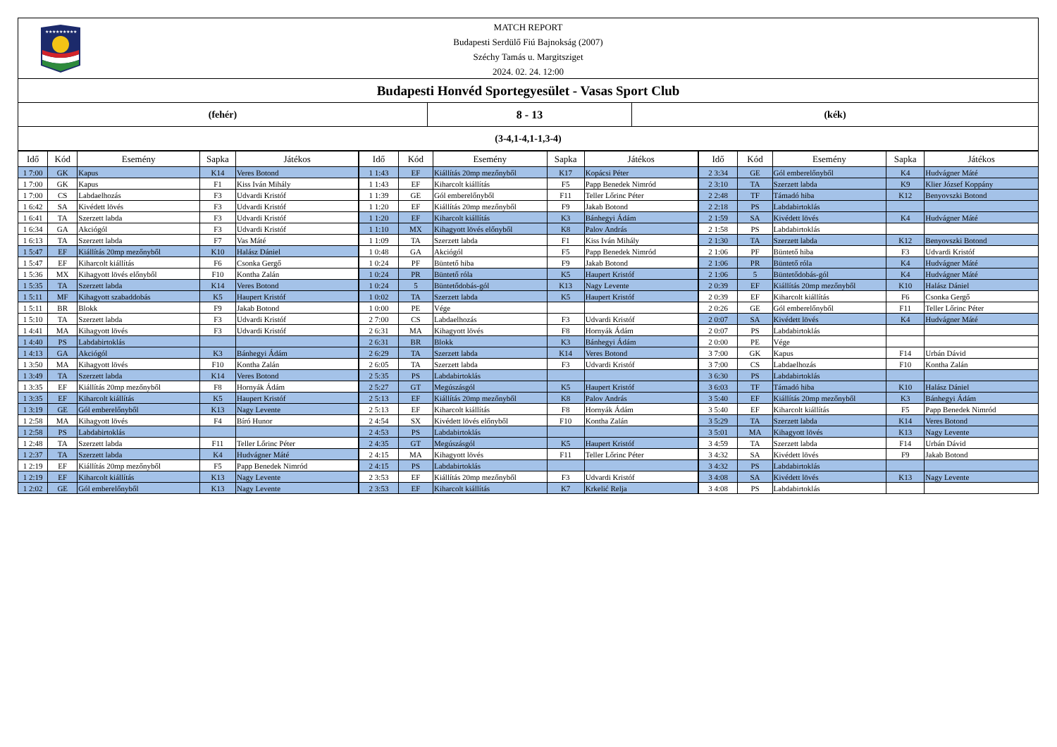★★★★★★★★★
MATCH REPORT
Budapesti Serdülő Fiú Bajnokság (2007)
Széchy Tamás u. Margitsziget
2024. 02. 24. 12:00
Budapesti Honvéd Sportegyesület - Vasas Sport Club
(fehér) 8 - 13 (kék)
(3-4,1-4,1-1,3-4)
| Idő | Kód | Esemény | Sapka | Játékos | Idő | Kód | Esemény | Sapka | Játékos | Idő | Kód | Esemény | Sapka | Játékos |
| --- | --- | --- | --- | --- | --- | --- | --- | --- | --- | --- | --- | --- | --- | --- |
| 1 7:00 | GK | Kapus | K14 | Veres Botond | 1 1:43 | EF | Kiállítás 20mp mezőnyből | K17 | Kopácsi Péter | 2 3:34 | GE | Gól emberelőnyből | K4 | Hudvágner Máté |
| 1 7:00 | GK | Kapus | F1 | Kiss Iván Mihály | 1 1:43 | EF | Kiharcolt kiállítás | F5 | Papp Benedek Nimród | 2 3:10 | TA | Szerzett labda | K9 | Klier József Koppány |
| 1 7:00 | CS | Labdaelhozás | F3 | Udvardi Kristóf | 1 1:39 | GE | Gól emberelőnyből | F11 | Teller Lőrinc Péter | 2 2:48 | TF | Támadó hiba | K12 | Benyovszki Botond |
| 1 6:42 | SA | Kivédett lövés | F3 | Udvardi Kristóf | 1 1:20 | EF | Kiállítás 20mp mezőnyből | F9 | Jakab Botond | 2 2:18 | PS | Labdabirtoklás | | |
| 1 6:41 | TA | Szerzett labda | F3 | Udvardi Kristóf | 1 1:20 | EF | Kiharcolt kiállítás | K3 | Bánhegyi Ádám | 2 1:59 | SA | Kivédett lövés | K4 | Hudvágner Máté |
| 1 6:34 | GA | Akciógól | F3 | Udvardi Kristóf | 1 1:10 | MX | Kihagyott lövés előnyből | K8 | Palov András | 2 1:58 | PS | Labdabirtoklás | | |
| 1 6:13 | TA | Szerzett labda | F7 | Vas Máté | 1 1:09 | TA | Szerzett labda | F1 | Kiss Iván Mihály | 2 1:30 | TA | Szerzett labda | K12 | Benyovszki Botond |
| 1 5:47 | EF | Kiállítás 20mp mezőnyből | K10 | Halász Dániel | 1 0:48 | GA | Akciógól | F5 | Papp Benedek Nimród | 2 1:06 | PF | Büntető hiba | F3 | Udvardi Kristóf |
| 1 5:47 | EF | Kiharcolt kiállítás | F6 | Csonka Gergő | 1 0:24 | PF | Büntető hiba | F9 | Jakab Botond | 2 1:06 | PR | Büntető róla | K4 | Hudvágner Máté |
| 1 5:36 | MX | Kihagyott lövés előnyből | F10 | Kontha Zalán | 1 0:24 | PR | Büntető róla | K5 | Haupert Kristóf | 2 1:06 | 5 | Büntetődobás-gól | K4 | Hudvágner Máté |
| 1 5:35 | TA | Szerzett labda | K14 | Veres Botond | 1 0:24 | 5 | Büntetődobás-gól | K13 | Nagy Levente | 2 0:39 | EF | Kiállítás 20mp mezőnyből | K10 | Halász Dániel |
| 1 5:11 | MF | Kihagyott szabaddobás | K5 | Haupert Kristóf | 1 0:02 | TA | Szerzett labda | K5 | Haupert Kristóf | 2 0:39 | EF | Kiharcolt kiállítás | F6 | Csonka Gergő |
| 1 5:11 | BR | Blokk | F9 | Jakab Botond | 1 0:00 | PE | Vége | | | 2 0:26 | GE | Gól emberelőnyből | F11 | Teller Lőrinc Péter |
| 1 5:10 | TA | Szerzett labda | F3 | Udvardi Kristóf | 2 7:00 | CS | Labdaelhozás | F3 | Udvardi Kristóf | 2 0:07 | SA | Kivédett lövés | K4 | Hudvágner Máté |
| 1 4:41 | MA | Kihagyott lövés | F3 | Udvardi Kristóf | 2 6:31 | MA | Kihagyott lövés | F8 | Hornyák Ádám | 2 0:07 | PS | Labdabirtoklás | | |
| 1 4:40 | PS | Labdabirtoklás | | | 2 6:31 | BR | Blokk | K3 | Bánhegyi Ádám | 2 0:00 | PE | Vége | | |
| 1 4:13 | GA | Akciógól | K3 | Bánhegyi Ádám | 2 6:29 | TA | Szerzett labda | K14 | Veres Botond | 3 7:00 | GK | Kapus | F14 | Urbán Dávid |
| 1 3:50 | MA | Kihagyott lövés | F10 | Kontha Zalán | 2 6:05 | TA | Szerzett labda | F3 | Udvardi Kristóf | 3 7:00 | CS | Labdaelhozás | F10 | Kontha Zalán |
| 1 3:49 | TA | Szerzett labda | K14 | Veres Botond | 2 5:35 | PS | Labdabirtoklás | | | 3 6:30 | PS | Labdabirtoklás | | |
| 1 3:35 | EF | Kiállítás 20mp mezőnyből | F8 | Hornyák Ádám | 2 5:27 | GT | Megúszásgól | K5 | Haupert Kristóf | 3 6:03 | TF | Támadó hiba | K10 | Halász Dániel |
| 1 3:35 | EF | Kiharcolt kiállítás | K5 | Haupert Kristóf | 2 5:13 | EF | Kiállítás 20mp mezőnyből | K8 | Palov András | 3 5:40 | EF | Kiállítás 20mp mezőnyből | K3 | Bánhegyi Ádám |
| 1 3:19 | GE | Gól emberelőnyből | K13 | Nagy Levente | 2 5:13 | EF | Kiharcolt kiállítás | F8 | Hornyák Ádám | 3 5:40 | EF | Kiharcolt kiállítás | F5 | Papp Benedek Nimród |
| 1 2:58 | MA | Kihagyott lövés | F4 | Bíró Hunor | 2 4:54 | SX | Kivédett lövés előnyből | F10 | Kontha Zalán | 3 5:29 | TA | Szerzett labda | K14 | Veres Botond |
| 1 2:58 | PS | Labdabirtoklás | | | 2 4:53 | PS | Labdabirtoklás | | | 3 5:01 | MA | Kihagyott lövés | K13 | Nagy Levente |
| 1 2:48 | TA | Szerzett labda | F11 | Teller Lőrinc Péter | 2 4:35 | GT | Megúszásgól | K5 | Haupert Kristóf | 3 4:59 | TA | Szerzett labda | F14 | Urbán Dávid |
| 1 2:37 | TA | Szerzett labda | K4 | Hudvágner Máté | 2 4:15 | MA | Kihagyott lövés | F11 | Teller Lőrinc Péter | 3 4:32 | SA | Kivédett lövés | F9 | Jakab Botond |
| 1 2:19 | EF | Kiállítás 20mp mezőnyből | F5 | Papp Benedek Nimród | 2 4:15 | PS | Labdabirtoklás | | | 3 4:32 | PS | Labdabirtoklás | | |
| 1 2:19 | EF | Kiharcolt kiállítás | K13 | Nagy Levente | 2 3:53 | EF | Kiállítás 20mp mezőnyből | F3 | Udvardi Kristóf | 3 4:08 | SA | Kivédett lövés | K13 | Nagy Levente |
| 1 2:02 | GE | Gól emberelőnyből | K13 | Nagy Levente | 2 3:53 | EF | Kiharcolt kiállítás | K7 | Krkelić Relja | 3 4:08 | PS | Labdabirtoklás | | |